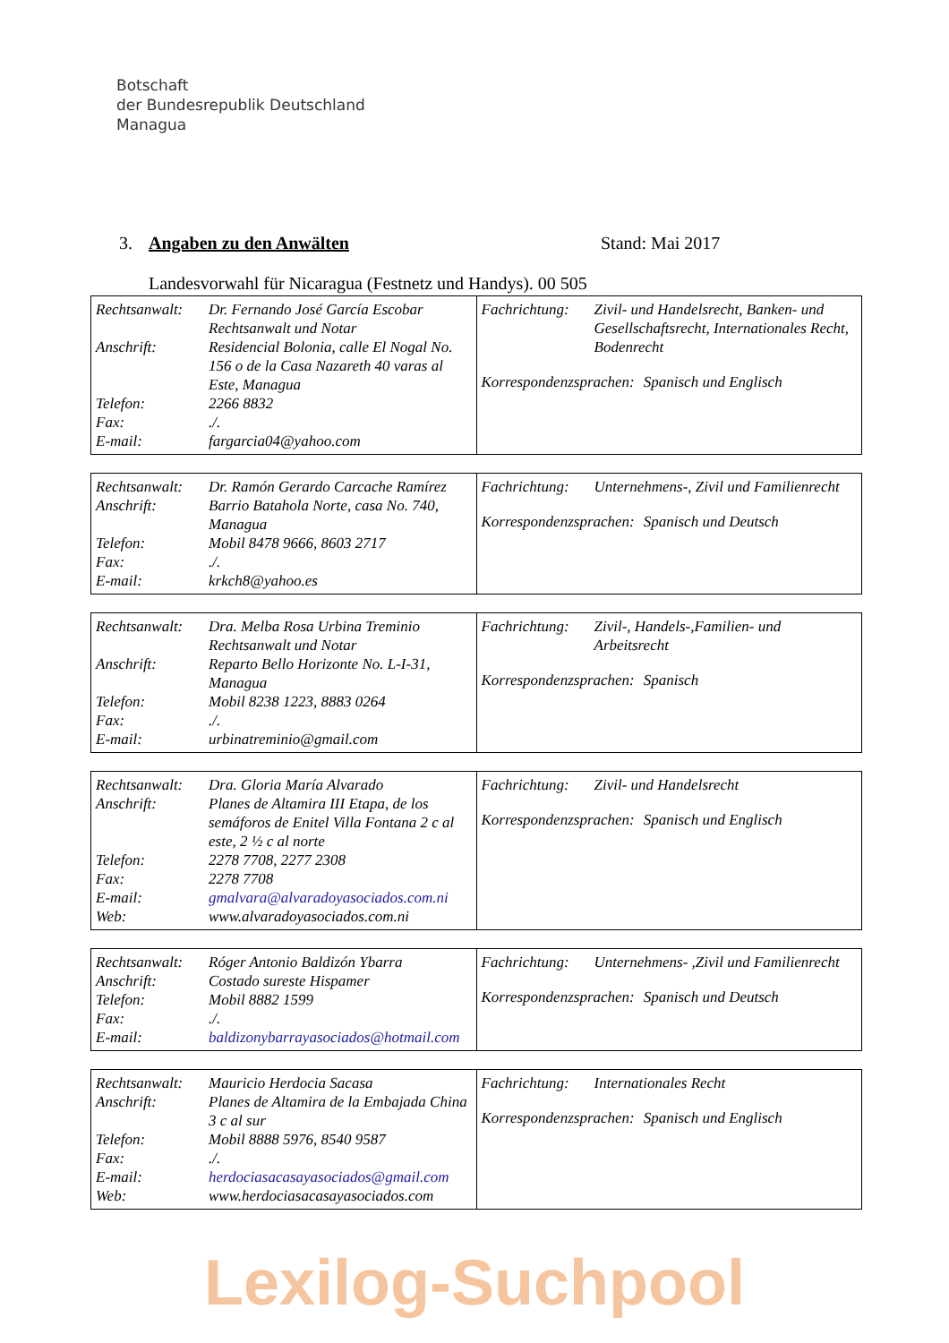Botschaft
der Bundesrepublik Deutschland
Managua
3. Angaben zu den Anwälten Stand: Mai 2017
Landesvorwahl für Nicaragua (Festnetz und Handys). 00 505
| / Rechtsanwalt: / Dr. Fernando José García Escobar Rechtsanwalt und Notar / / Anschrift: / Residencial Bolonia, calle El Nogal No. 156 o de la Casa Nazareth 40 varas al Este, Managua / / Telefon: / 2266 8832 / / Fax: / ./. / / E-mail: / fargarcia04@yahoo.com / | / Fachrichtung: / Zivil- und Handelsrecht, Banken- und Gesellschaftsrecht, Internationales Recht, Bodenrecht / / Korrespondenzsprachen: / Spanisch und Englisch / |
| / Rechtsanwalt: / Dr. Ramón Gerardo Carcache Ramírez / / Anschrift: / Barrio Batahola Norte, casa No. 740, Managua / / Telefon: / Mobil 8478 9666, 8603 2717 / / Fax: / ./. / / E-mail: / krkch8@yahoo.es / | / Fachrichtung: / Unternehmens-, Zivil und Familienrecht / / Korrespondenzsprachen: / Spanisch und Deutsch / |
| / Rechtsanwalt: / Dra. Melba Rosa Urbina Treminio Rechtsanwalt und Notar / / Anschrift: / Reparto Bello Horizonte No. L-I-31, Managua / / Telefon: / Mobil 8238 1223, 8883 0264 / / Fax: / ./. / / E-mail: / urbinatreminio@gmail.com / | / Fachrichtung: / Zivil-, Handels-,Familien- und Arbeitsrecht / / Korrespondenzsprachen: / Spanisch / |
| / Rechtsanwalt: / Dra. Gloria María Alvarado / / Anschrift: / Planes de Altamira III Etapa, de los semáforos de Enitel Villa Fontana 2 c al este, 2 ½ c al norte / / Telefon: / 2278 7708, 2277 2308 / / Fax: / 2278 7708 / / E-mail: / gmalvara@alvaradoyasociados.com.ni / / Web: / www.alvaradoyasociados.com.ni / | / Fachrichtung: / Zivil- und Handelsrecht / / Korrespondenzsprachen: / Spanisch und Englisch / |
| / Rechtsanwalt: / Róger Antonio Baldizón Ybarra / / Anschrift: / Costado sureste Hispamer / / Telefon: / Mobil 8882 1599 / / Fax: / ./. / / E-mail: / baldizonybarrayasociados@hotmail.com / | / Fachrichtung: / Unternehmens- ,Zivil und Familienrecht / / Korrespondenzsprachen: / Spanisch und Deutsch / |
| / Rechtsanwalt: / Mauricio Herdocia Sacasa / / Anschrift: / Planes de Altamira de la Embajada China 3 c al sur / / Telefon: / Mobil 8888 5976, 8540 9587 / / Fax: / ./. / / E-mail: / herdociasacasayasociados@gmail.com / / Web: / www.herdociasacasayasociados.com / | / Fachrichtung: / Internationales Recht / / Korrespondenzsprachen: / Spanisch und Englisch / |
Lexilog-Suchpool